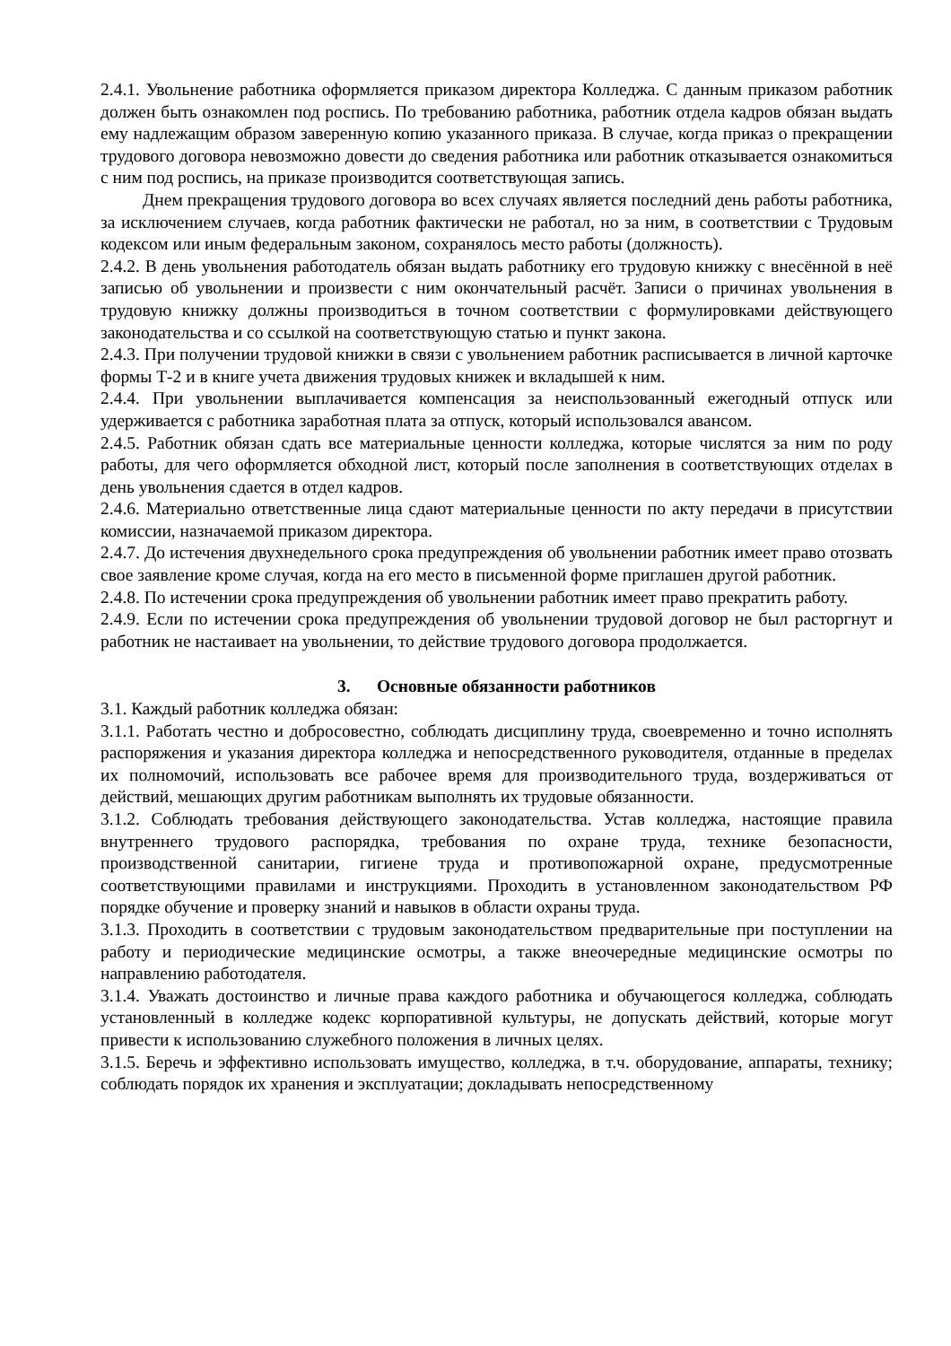2.4.1. Увольнение работника оформляется приказом директора Колледжа. С данным приказом работник должен быть ознакомлен под роспись. По требованию работника, работник отдела кадров обязан выдать ему надлежащим образом заверенную копию указанного приказа. В случае, когда приказ о прекращении трудового договора невозможно довести до сведения работника или работник отказывается ознакомиться с ним под роспись, на приказе производится соответствующая запись.
Днем прекращения трудового договора во всех случаях является последний день работы работника, за исключением случаев, когда работник фактически не работал, но за ним, в соответствии с Трудовым кодексом или иным федеральным законом, сохранялось место работы (должность).
2.4.2. В день увольнения работодатель обязан выдать работнику его трудовую книжку с внесённой в неё записью об увольнении и произвести с ним окончательный расчёт. Записи о причинах увольнения в трудовую книжку должны производиться в точном соответствии с формулировками действующего законодательства и со ссылкой на соответствующую статью и пункт закона.
2.4.3. При получении трудовой книжки в связи с увольнением работник расписывается в личной карточке формы Т-2 и в книге учета движения трудовых книжек и вкладышей к ним.
2.4.4. При увольнении выплачивается компенсация за неиспользованный ежегодный отпуск или удерживается с работника заработная плата за отпуск, который использовался авансом.
2.4.5. Работник обязан сдать все материальные ценности колледжа, которые числятся за ним по роду работы, для чего оформляется обходной лист, который после заполнения в соответствующих отделах в день увольнения сдается в отдел кадров.
2.4.6. Материально ответственные лица сдают материальные ценности по акту передачи в присутствии комиссии, назначаемой приказом директора.
2.4.7. До истечения двухнедельного срока предупреждения об увольнении работник имеет право отозвать свое заявление кроме случая, когда на его место в письменной форме приглашен другой работник.
2.4.8. По истечении срока предупреждения об увольнении работник имеет право прекратить работу.
2.4.9. Если по истечении срока предупреждения об увольнении трудовой договор не был расторгнут и работник не настаивает на увольнении, то действие трудового договора продолжается.
3. Основные обязанности работников
3.1. Каждый работник колледжа обязан:
3.1.1. Работать честно и добросовестно, соблюдать дисциплину труда, своевременно и точно исполнять распоряжения и указания директора колледжа и непосредственного руководителя, отданные в пределах их полномочий, использовать все рабочее время для производительного труда, воздерживаться от действий, мешающих другим работникам выполнять их трудовые обязанности.
3.1.2. Соблюдать требования действующего законодательства. Устав колледжа, настоящие правила внутреннего трудового распорядка, требования по охране труда, технике безопасности, производственной санитарии, гигиене труда и противопожарной охране, предусмотренные соответствующими правилами и инструкциями. Проходить в установленном законодательством РФ порядке обучение и проверку знаний и навыков в области охраны труда.
3.1.3. Проходить в соответствии с трудовым законодательством предварительные при поступлении на работу и периодические медицинские осмотры, а также внеочередные медицинские осмотры по направлению работодателя.
3.1.4. Уважать достоинство и личные права каждого работника и обучающегося колледжа, соблюдать установленный в колледже кодекс корпоративной культуры, не допускать действий, которые могут привести к использованию служебного положения в личных целях.
3.1.5. Беречь и эффективно использовать имущество, колледжа, в т.ч. оборудование, аппараты, технику; соблюдать порядок их хранения и эксплуатации; докладывать непосредственному